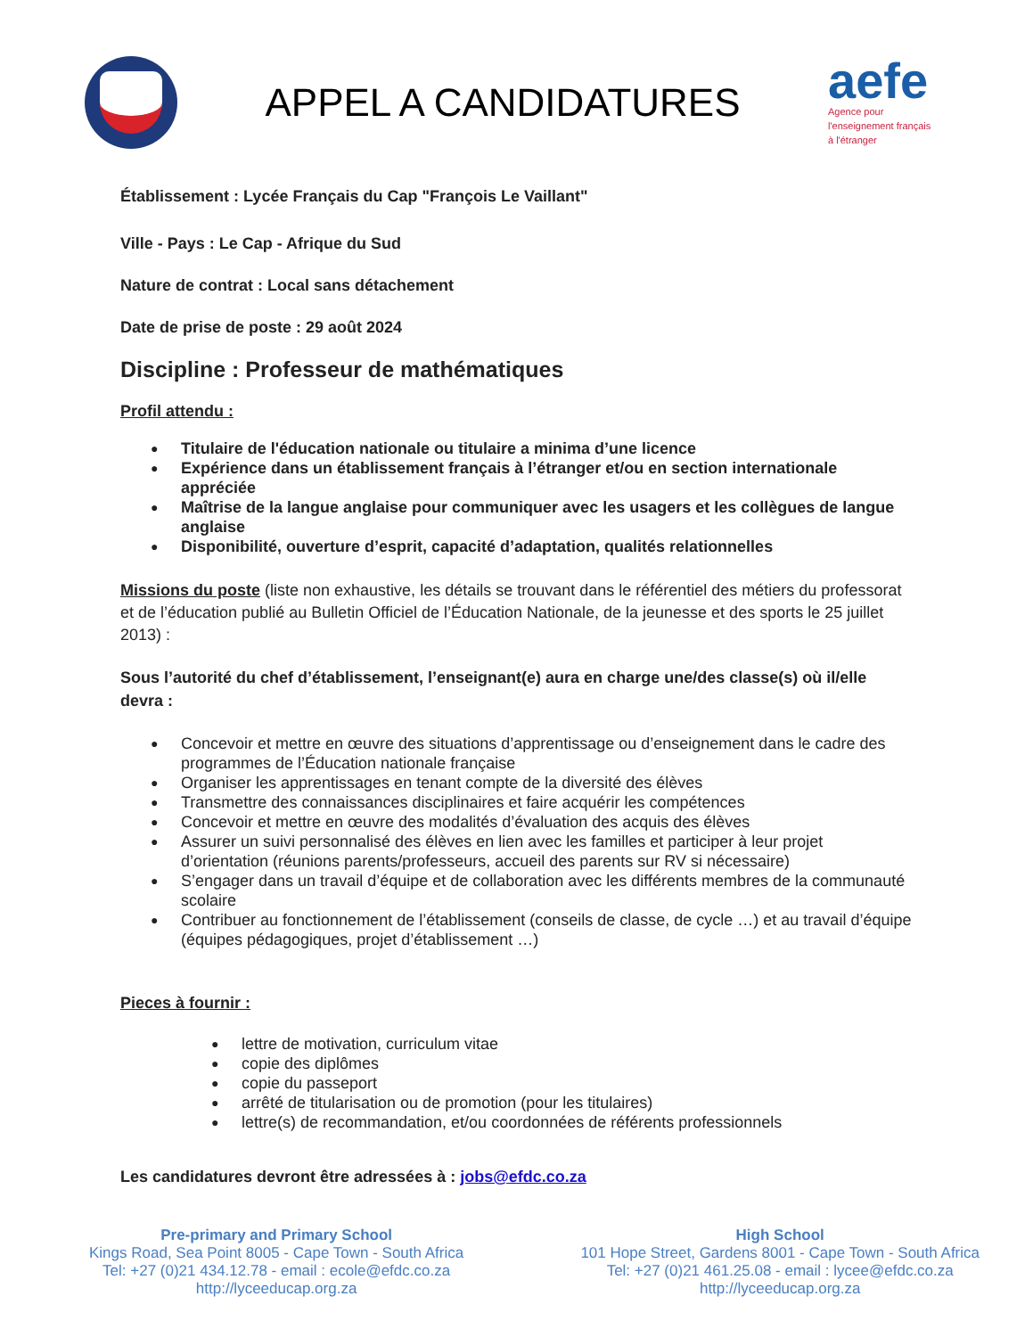APPEL A CANDIDATURES
aefe
Agence pour
l'enseignement français
à l'étranger
Établissement : Lycée Français du Cap "François Le Vaillant"
Ville - Pays : Le Cap - Afrique du Sud
Nature de contrat : Local sans détachement
Date de prise de poste : 29 août 2024
Discipline : Professeur de mathématiques
Profil attendu :
Titulaire de l'éducation nationale ou titulaire a minima d’une licence
Expérience dans un établissement français à l’étranger et/ou en section internationale appréciée
Maîtrise de la langue anglaise pour communiquer avec les usagers et les collègues de langue anglaise
Disponibilité, ouverture d’esprit, capacité d’adaptation, qualités relationnelles
Missions du poste (liste non exhaustive, les détails se trouvant dans le référentiel des métiers du professorat et de l’éducation publié au Bulletin Officiel de l’Éducation Nationale, de la jeunesse et des sports le 25 juillet 2013) :
Sous l’autorité du chef d’établissement, l’enseignant(e) aura en charge une/des classe(s) où il/elle devra :
Concevoir et mettre en œuvre des situations d’apprentissage ou d’enseignement dans le cadre des programmes de l’Éducation nationale française
Organiser les apprentissages en tenant compte de la diversité des élèves
Transmettre des connaissances disciplinaires et faire acquérir les compétences
Concevoir et mettre en œuvre des modalités d’évaluation des acquis des élèves
Assurer un suivi personnalisé des élèves en lien avec les familles et participer à leur projet d’orientation (réunions parents/professeurs, accueil des parents sur RV si nécessaire)
S’engager dans un travail d’équipe et de collaboration avec les différents membres de la communauté scolaire
Contribuer au fonctionnement de l’établissement (conseils de classe, de cycle …) et au travail d’équipe (équipes pédagogiques, projet d’établissement …)
Pieces à fournir :
lettre de motivation, curriculum vitae
copie des diplômes
copie du passeport
arrêté de titularisation ou de promotion (pour les titulaires)
lettre(s) de recommandation, et/ou coordonnées de référents professionnels
Les candidatures devront être adressées à : jobs@efdc.co.za
Pre-primary and Primary School
Kings Road, Sea Point 8005 - Cape Town - South Africa
Tel: +27 (0)21 434.12.78 - email : ecole@efdc.co.za
http://lyceeducap.org.za
High School
101 Hope Street, Gardens 8001 - Cape Town - South Africa
Tel: +27 (0)21 461.25.08 - email : lycee@efdc.co.za
http://lyceeducap.org.za